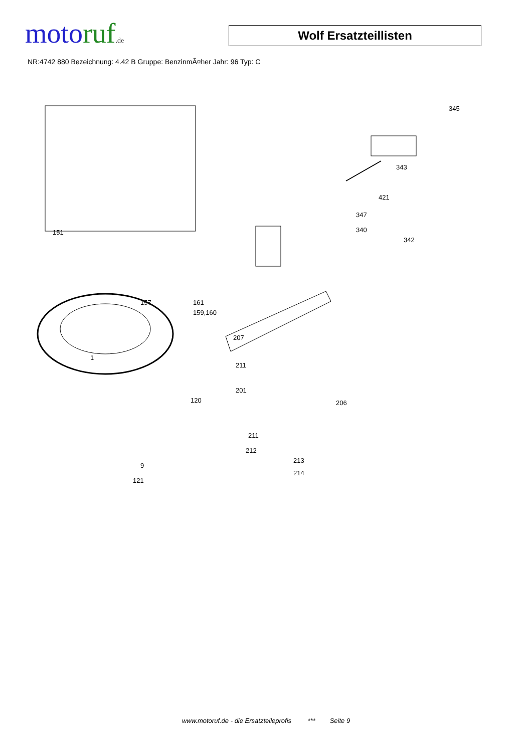moto ruf.de
Wolf Ersatzteillisten
NR:4742 880 Bezeichnung: 4.42 B Gruppe: BenzinmÃ¤her Jahr: 96 Typ: C
345
343
421
347
340
342
151
157 161
159,160
207
1
211
201
120 206
211
212
213
214
9
121
www.motoruf.de - die Ersatzteileprofis *** Seite 9